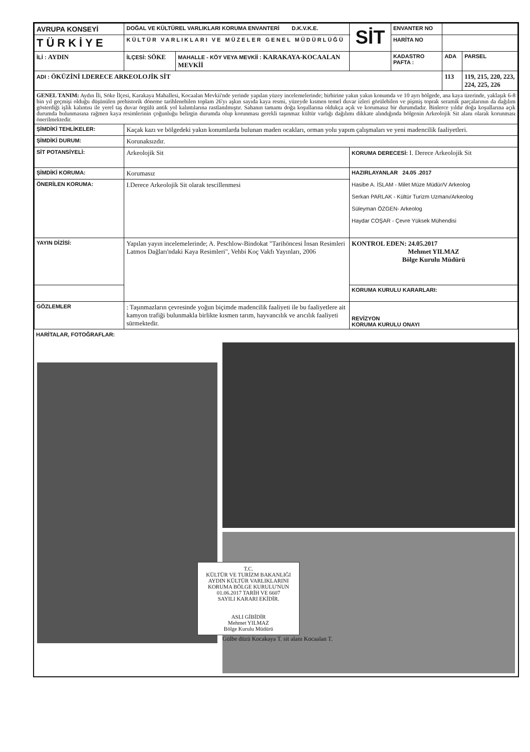| AVRUPA KONSEYİ | DOĞAL VE KÜLTÜREL VARLIKLARI KORUMA ENVANTERİ D.K.V.K.E. | | SİT | ENVANTER NO | | |
| TÜRKİYE | KÜLTÜR VARLIKLARI VE MÜZELER GENEL MÜDÜRLÜĞÜ | | | HARİTA NO | | |
| İLİ : AYDIN | İLÇESİ: SÖKE | MAHALLE - KÖY VEYA MEVKİİ : KARAKAYA-KOCAALAN MEVKİİ | | KADASTRO PAFTA : | ADA | PARSEL |
| ADI : ÖKÜZİNİ I.DERECE ARKEOLOJİK SİT | | | | | 113 | 119, 215, 220, 223, 224, 225, 226 |
| GENEL TANIM: Aydın İli, Söke İlçesi, Karakaya Mahallesi, Kocaalan Mevkii'nde yerinde yapılan yüzey incelemelerinde; birbirine yakın yakın konumda ve 10 ayrı bölgede, ana kaya üzerinde, yaklaşık 6-8 bin yıl geçmişi olduğu düşünülen prehistorik döneme tarihlenebilen toplam 26'yı aşkın sayıda kaya resmi, yüzeyde kısmen temel duvar izleri görülebilen ve pişmiş toprak seramik parçalarının da dağılım gösterdiği işlik kalıntısı ile yerel taş duvar örgülü antik yol kalıntılarına rastlanılmıştır. Sahanın tamamı doğa koşullarına oldukça açık ve korumasız bir durumdadır. Binlerce yıldır doğa koşullarına açık durumda bulunmasına rağmen kaya resimlerinin çoğunluğu belirgin durumda olup korunması gerekli taşınmaz kültür varlığı dağılımı dikkate alındığında bölgenin Arkeolojik Sit alanı olarak korunması önerilmektedir. | | | | | | |
| ŞİMDİKİ TEHLİKELER: | Kaçak kazı ve bölgedeki yakın konumlarda bulunan maden ocakları, orman yolu yapım çalışmaları ve yeni madencilik faaliyetleri. | | | | | |
| ŞİMDİKİ DURUM: | Korunaksızdır. | | | | | |
| SİT POTANSİYELİ: | Arkeolojik Sit | | KORUMA DERECESİ: I. Derece Arkeolojik Sit | | | |
| ŞİMDİKİ KORUMA: | Korumasız | | HAZIRLAYANLAR 24.05 .2017 Hasibe A. İSLAM - Milet Müze Müdür/V Arkeolog Serkan PARLAK - Kültür Turizm Uzmanı/Arkeolog Süleyman ÖZGEN- Arkeolog Haydar COŞAR - Çevre Yüksek Mühendisi | | | |
| ÖNERİLEN KORUMA: | I.Derece Arkeolojik Sit olarak tescillenmesi | | | | | |
| YAYIN DİZİSİ: | Yapılan yayın incelemelerinde; A. Peschlow-Bindokat "Tarihöncesi İnsan Resimleri Latmos Dağları'ndaki Kaya Resimleri", Vehbi Koç Vakfı Yayınları, 2006 | | KONTROL EDEN: 24.05.2017 Mehmet YILMAZ Bölge Kurulu Müdürü | | | |
| | | | KORUMA KURULU KARARLARI: | | | |
| GÖZLEMLER | : Taşınmazların çevresinde yoğun biçimde madencilik faaliyeti ile bu faaliyetlere ait kamyon trafiği bulunmakla birlikte kısmen tarım, hayvancılık ve arıcılık faaliyeti sürmektedir. | | REVİZYON KORUMA KURULU ONAYI | | | |
HARİTALAR, FOTOĞRAFLAR:
T.C.
KÜLTÜR VE TURİZM BAKANLIĞI
AYDIN KÜLTÜR VARLIKLARINI
KORUMA BÖLGE KURULU'NUN
01.06.2017 TARİH VE 6607
SAYILI KARARI EKİDİR.
ASLI GİBİDİR
Mehmet YILMAZ
Bölge Kurulu Müdürü
Gülbe düzü Kocakaya T. sit alanı Kocaalan T.